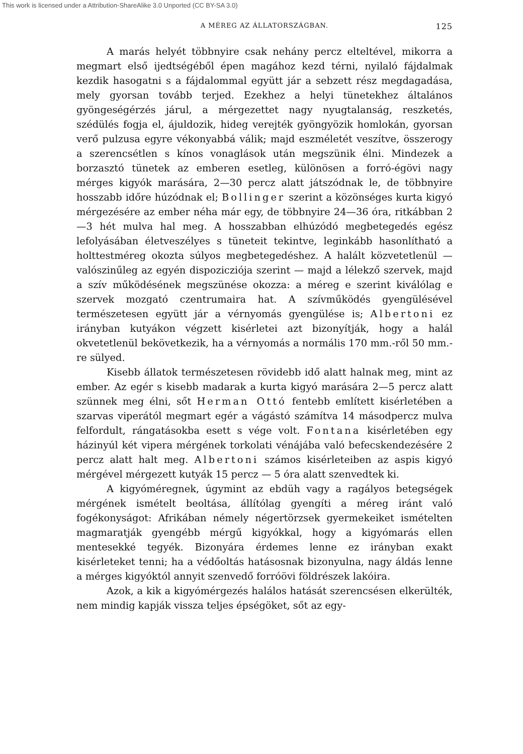This work is licensed under a Attribution-ShareAlike 3.0 Unported (CC BY-SA 3.0)
A MÉREG AZ ÁLLATORSZÁGBAN.
125
A marás helyét többnyire csak nehány percz elteltével, mikorra a megmart első ijedtségéből épen magához kezd térni, nyilaló fájdalmak kezdik hasogatni s a fájdalommal együtt jár a sebzett rész megdagadása, mely gyorsan tovább terjed. Ezekhez a helyi tünetekhez általános gyöngeségérzés járul, a mérgezettet nagy nyugtalanság, reszketés, szédülés fogja el, ájuldozik, hideg verejték gyöngyözik homlokán, gyorsan verő pulzusa egyre vékonyabbá válik; majd eszméletét veszítve, összerogy a szerencsétlen s kínos vonaglások után megszünik élni. Mindezek a borzasztó tünetek az emberen esetleg, különösen a forró-égövi nagy mérges kigyók marására, 2—30 percz alatt játszódnak le, de többnyire hosszabb időre húzódnak el; Bollinger szerint a közönséges kurta kigyó mérgezésére az ember néha már egy, de többnyire 24—36 óra, ritkábban 2—3 hét mulva hal meg. A hosszabban elhúzódó megbetegedés egész lefolyásában életveszélyes s tüneteit tekintve, leginkább hasonlítható a holttestméreg okozta súlyos megbetegedéshez. A halált közvetetlenül — valószinűleg az egyén dispozicziója szerint — majd a lélekző szervek, majd a szív működésének megszünése okozza: a méreg e szerint kiválólag e szervek mozgató czentrumaira hat. A szívműködés gyengülésével természetesen együtt jár a vérnyomás gyengülése is; Albertoni ez irányban kutyákon végzett kisérletei azt bizonyítják, hogy a halál okvetetlenül bekövetkezik, ha a vérnyomás a normális 170 mm.-ről 50 mm.-re sülyed.
Kisebb állatok természetesen rövidebb idő alatt halnak meg, mint az ember. Az egér s kisebb madarak a kurta kigyó marására 2—5 percz alatt szünnek meg élni, sőt Herman Ottó fentebb említett kisérletében a szarvas viperától megmart egér a vágástó számítva 14 másodpercz mulva felfordult, rángatásokba esett s vége volt. Fontana kisérletében egy házinyúl két vipera mérgének torkolati vénájába való befecskendezésére 2 percz alatt halt meg. Albertoni számos kisérleteiben az aspis kigyó mérgével mérgezett kutyák 15 percz — 5 óra alatt szenvedtek ki.
A kigyóméregnek, úgymint az ebdüh vagy a ragályos betegségek mérgének ismételt beoltása, állítólag gyengíti a méreg iránt való fogékonyságot: Afrikában némely négertörzsek gyermekeiket ismételten magmaratják gyengébb mérgű kigyókkal, hogy a kigyómarás ellen mentesekké tegyék. Bizonyára érdemes lenne ez irányban exakt kisérleteket tenni; ha a védőoltás hatásosnak bizonyulna, nagy áldás lenne a mérges kigyóktól annyit szenvedő forróövi földrészek lakóira.
Azok, a kik a kigyómérgezés halálos hatását szerencsésen elkerülték, nem mindig kapják vissza teljes épségöket, sőt az egy-